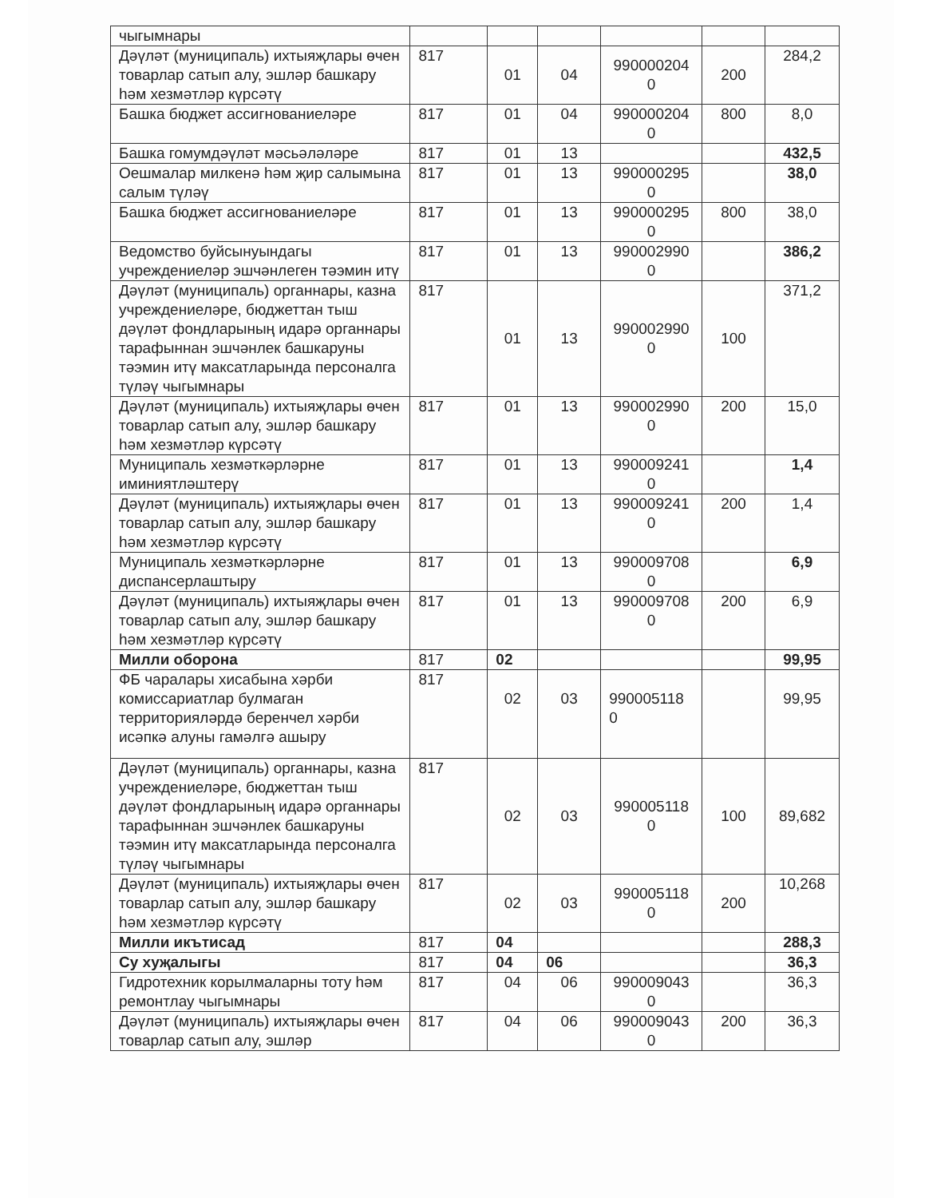| чыгымнары | | | | | | |
| Дәүләт (муниципаль) ихтыяҗлары өчен товарлар сатып алу, эшләр башкару һәм хезмәтләр күрсәтү | 817 | 01 | 04 | 990000204 0 | 200 | 284,2 |
| Башка бюджет ассигнованиеләре | 817 | 01 | 04 | 990000204 0 | 800 | 8,0 |
| Башка гомумдәүләт мәсьәләләре | 817 | 01 | 13 | | | 432,5 |
| Оешмалар милкенә һәм җир салымына салым түләү | 817 | 01 | 13 | 990000295 0 | | 38,0 |
| Башка бюджет ассигнованиеләре | 817 | 01 | 13 | 990000295 0 | 800 | 38,0 |
| Ведомство буйсынуындагы учреждениеләр эшчәнлеген тәэмин итү | 817 | 01 | 13 | 990002990 0 | | 386,2 |
| Дәүләт (муниципаль) органнары, казна учреждениеләре, бюджеттан тыш дәүләт фондларының идарә органнары тарафыннан эшчәнлек башкаруны тәэмин итү максатларында персоналга түләү чыгымнары | 817 | 01 | 13 | 990002990 0 | 100 | 371,2 |
| Дәүләт (муниципаль) ихтыяҗлары өчен товарлар сатып алу, эшләр башкару һәм хезмәтләр күрсәтү | 817 | 01 | 13 | 990002990 0 | 200 | 15,0 |
| Муниципаль хезмәткәрләрне иминиятләштерү | 817 | 01 | 13 | 990009241 0 | | 1,4 |
| Дәүләт (муниципаль) ихтыяҗлары өчен товарлар сатып алу, эшләр башкару һәм хезмәтләр күрсәтү | 817 | 01 | 13 | 990009241 0 | 200 | 1,4 |
| Муниципаль хезмәткәрләрне диспансерлаштыру | 817 | 01 | 13 | 990009708 0 | | 6,9 |
| Дәүләт (муниципаль) ихтыяҗлары өчен товарлар сатып алу, эшләр башкару һәм хезмәтләр күрсәтү | 817 | 01 | 13 | 990009708 0 | 200 | 6,9 |
| Милли оборона | 817 | 02 | | | | 99,95 |
| ФБ чаралары хисабына хәрби комиссариатлар булмаган территорияләрдә беренчел хәрби исәпкә алуны гамәлгә ашыру | 817 | 02 | 03 | 990005118 0 | | 99,95 |
| Дәүләт (муниципаль) органнары, казна учреждениеләре, бюджеттан тыш дәүләт фондларының идарә органнары тарафыннан эшчәнлек башкаруны тәэмин итү максатларында персоналга түләү чыгымнары | 817 | 02 | 03 | 990005118 0 | 100 | 89,682 |
| Дәүләт (муниципаль) ихтыяҗлары өчен товарлар сатып алу, эшләр башкару һәм хезмәтләр күрсәтү | 817 | 02 | 03 | 990005118 0 | 200 | 10,268 |
| Милли икътисад | 817 | 04 | | | | 288,3 |
| Су хуҗалыгы | 817 | 04 | 06 | | | 36,3 |
| Гидротехник корылмаларны тоту һәм ремонтлау чыгымнары | 817 | 04 | 06 | 990009043 0 | | 36,3 |
| Дәүләт (муниципаль) ихтыяҗлары өчен товарлар сатып алу, эшләр | 817 | 04 | 06 | 990009043 0 | 200 | 36,3 |